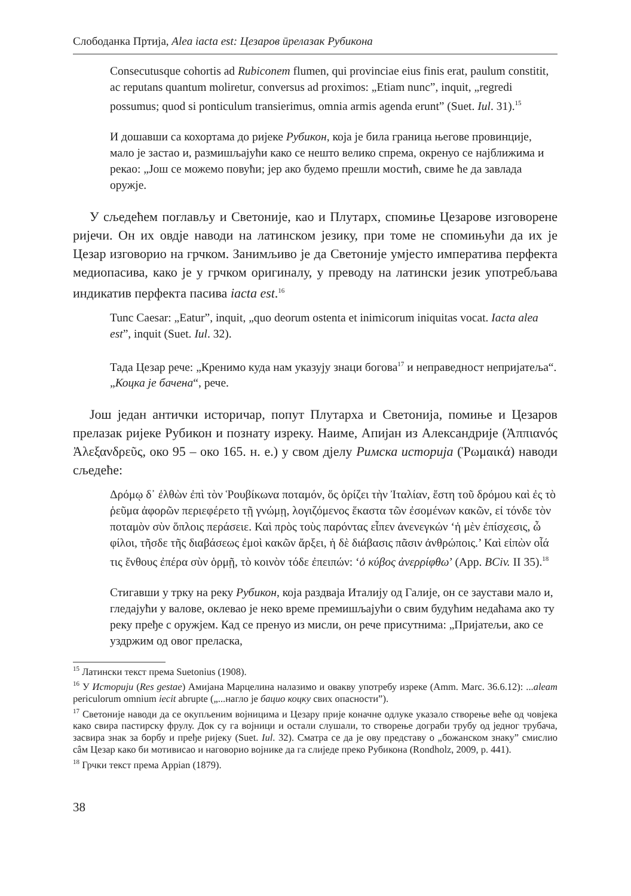Слободанка Пртија, Alea iacta est: Цезаров ūрелазак Рубикона
Consecutusque cohortis ad Rubiconem flumen, qui provinciae eius finis erat, paulum constitit, ac reputans quantum moliretur, conversus ad proximos: „Etiam nunc”, inquit, „regredi possumus; quod si ponticulum transierimus, omnia armis agenda erunt” (Suet. Iul. 31).<sup>15</sup>
И дошавши са кохортама до ријеке Рубикон, која је била граница његове провинције, мало је застао и, размишљајући како се нешто велико спрема, окренуо се најближима и рекао: „Још се можемо повући; јер ако будемо прешли мостић, свиме ће да завлада оружје.
У сљедећем поглављу и Светоније, као и Плутарх, спомиње Цезарове изговорене ријечи. Он их овдје наводи на латинском језику, при томе не спомињући да их је Цезар изговорио на грчком. Занимљиво је да Светоније умјесто императива перфекта медиопасива, како је у грчком оригиналу, у преводу на латински језик употребљава индикатив перфекта пасива iacta est.<sup>16</sup>
Tunc Caesar: „Eatur”, inquit, „quo deorum ostenta et inimicorum iniquitas vocat. Iacta alea est”, inquit (Suet. Iul. 32).
Тада Цезар рече: „Кренимо куда нам указују знаци богова<sup>17</sup> и неправедност непријатеља“. „Коцка је бачена“, рече.
Још један антички историчар, попут Плутарха и Светонија, помиње и Цезаров прелазак ријеке Рубикон и познату изреку. Наиме, Апијан из Александрије (Ἀππιανός Ἀλεξανδρεῦς, око 95 – око 165. н. е.) у свом дјелу Римска историја (Ῥωμαικά) наводи сљедеће:
Δρόμῳ δ᾽ ἐλθὼν ἐπὶ τὸν Ῥουβίκωνα ποταμόν, ὅς ὁρίζει τὴν Ἰταλίαν, ἔστη τοῦ δρόμου καὶ ἐς τὸ ῥεῦμα ἀφορῶν περιεφέρετο τῇ γνώμῃ, λογιζόμενος ἕκαστα τῶν ἐσομένων κακῶν, εἰ τόνδε τὸν ποταμὸν σὺν ὅπλοις περάσειε. Καὶ πρὸς τοὺς παρόντας εἶπεν ἀνενεγκών ‘ἡ μὲν ἐπίσχεσις, ὦ φίλοι, τῆσδε τῆς διαβάσεως ἐμοὶ κακῶν ἄρξει, ἡ δὲ διάβασις πᾶσιν ἀνθρώποις.’ Καὶ εἰπὼν οἷά τις ἔνθους ἐπέρα σὺν ὁρμῇ, τὸ κοινὸν τόδε ἐπειπών: ‘ὁ κύβος ἀνερρίφθω’ (App. BCiv. II 35).<sup>18</sup>
Стигавши у трку на реку Рубикон, која раздваја Италију од Галије, он се заустави мало и, гледајући у валове, оклевао је неко време премишљајући о свим будућим недаћама ако ту реку пређе с оружјем. Кад се пренуо из мисли, он рече присутнима: „Пријатељи, ако се уздржим од овог преласка,
<sup>15</sup> Латински текст према Suetonius (1908).
<sup>16</sup> У Историји (Res gestae) Амијана Марцелина налазимо и овакву употребу изреке (Amm. Marc. 36.6.12): ...aleam periculorum omnium iecit abrupte („...нагло је бацио коцку свих опасности”).
<sup>17</sup> Светоније наводи да се окупљеним војницима и Цезару прије коначне одлуке указало створење веће од човјека како свира пастирску фрулу. Док су га војници и остали слушали, то створење дограби трубу од једног трубача, засвира знак за борбу и пређе ријеку (Suet. Iul. 32). Сматра се да је ову представу о „божанском знаку” смислио сâм Цезар како би мотивисао и наговорио војнике да га слиједе преко Рубикона (Rondholz, 2009, p. 441).
<sup>18</sup> Грчки текст према Appian (1879).
38